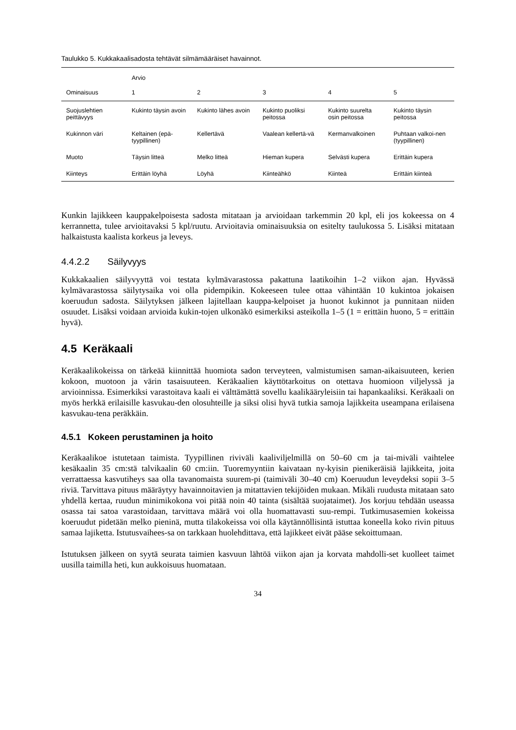Taulukko 5. Kukkakaalisadosta tehtävät silmämääräiset havainnot.
| | Arvio | | | | |
| --- | --- | --- | --- | --- | --- |
| Ominaisuus | 1 | 2 | 3 | 4 | 5 |
| Suojuslehtien peittävyys | Kukinto täysin avoin | Kukinto lähes avoin | Kukinto puoliksi peitossa | Kukinto suurelta osin peitossa | Kukinto täysin peitossa |
| Kukinnon väri | Keltainen (epä-tyypillinen) | Kellertävä | Vaalean kellertä-vä | Kermanvalkoinen | Puhtaan valkoi-nen (tyypillinen) |
| Muoto | Täysin litteä | Melko litteä | Hieman kupera | Selvästi kupera | Erittäin kupera |
| Kiinteys | Erittäin löyhä | Löyhä | Kiinteähkö | Kiinteä | Erittäin kiinteä |
Kunkin lajikkeen kauppakelpoisesta sadosta mitataan ja arvioidaan tarkemmin 20 kpl, eli jos kokeessa on 4 kerrannetta, tulee arvioitavaksi 5 kpl/ruutu. Arvioitavia ominaisuuksia on esitelty taulukossa 5. Lisäksi mitataan halkaistusta kaalista korkeus ja leveys.
4.4.2.2 Säilyvyys
Kukkakaalien säilyvyyttä voi testata kylmävarastossa pakattuna laatikoihin 1–2 viikon ajan. Hyvässä kylmävarastossa säilytysaika voi olla pidempikin. Kokeeseen tulee ottaa vähintään 10 kukintoa jokaisen koeruudun sadosta. Säilytyksen jälkeen lajitellaan kauppa-kelpoiset ja huonot kukinnot ja punnitaan niiden osuudet. Lisäksi voidaan arvioida kukin-tojen ulkonäkö esimerkiksi asteikolla 1–5 (1 = erittäin huono, 5 = erittäin hyvä).
4.5 Keräkaali
Keräkaalikokeissa on tärkeää kiinnittää huomiota sadon terveyteen, valmistumisen saman-aikaisuuteen, kerien kokoon, muotoon ja värin tasaisuuteen. Keräkaalien käyttötarkoitus on otettava huomioon viljelyssä ja arvioinnissa. Esimerkiksi varastoitava kaali ei välttämättä sovellu kaalikääryleisiin tai hapankaaliksi. Keräkaali on myös herkkä erilaisille kasvukau-den olosuhteille ja siksi olisi hyvä tutkia samoja lajikkeita useampana erilaisena kasvukau-tena peräkkäin.
4.5.1 Kokeen perustaminen ja hoito
Keräkaalikoe istutetaan taimista. Tyypillinen riviväli kaaliviljelmillä on 50–60 cm ja tai-miväli vaihtelee kesäkaalin 35 cm:stä talvikaalin 60 cm:iin. Tuoremyyntiin kaivataan ny-kyisin pienikeräisiä lajikkeita, joita verrattaessa kasvutiheys saa olla tavanomaista suurem-pi (taimiväli 30–40 cm) Koeruudun leveydeksi sopii 3–5 riviä. Tarvittava pituus määräytyy havainnoitavien ja mitattavien tekijöiden mukaan. Mikäli ruudusta mitataan sato yhdellä kertaa, ruudun minimikokona voi pitää noin 40 tainta (sisältää suojataimet). Jos korjuu tehdään useassa osassa tai satoa varastoidaan, tarvittava määrä voi olla huomattavasti suu-rempi. Tutkimusasemien kokeissa koeruudut pidetään melko pieninä, mutta tilakokeissa voi olla käytännöllisintä istuttaa koneella koko rivin pituus samaa lajiketta. Istutusvaihees-sa on tarkkaan huolehdittava, että lajikkeet eivät pääse sekoittumaan.
Istutuksen jälkeen on syytä seurata taimien kasvuun lähtöä viikon ajan ja korvata mahdolli-set kuolleet taimet uusilla taimilla heti, kun aukkoisuus huomataan.
34